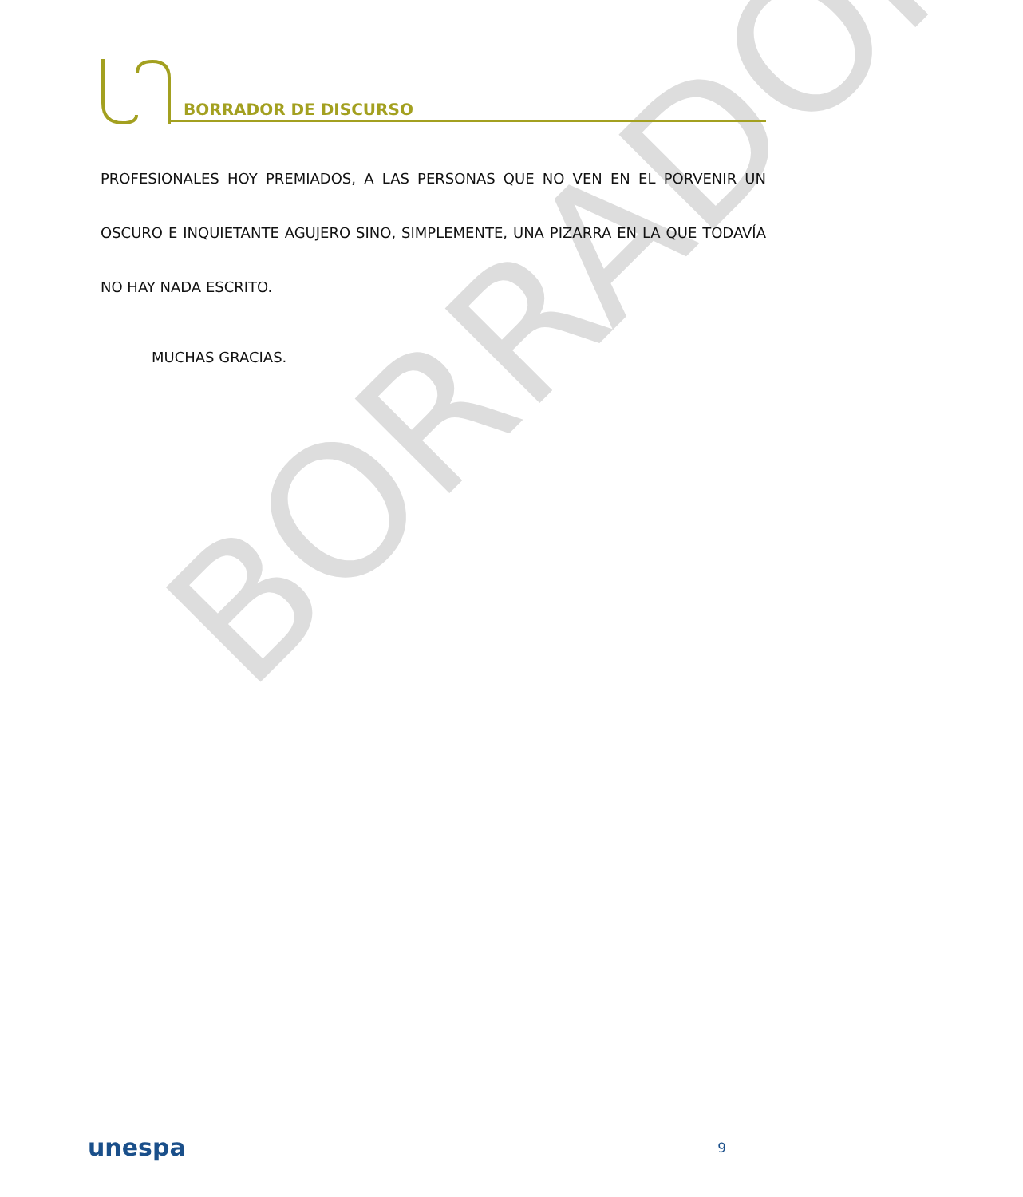BORRADOR
BORRADOR DE DISCURSO
PROFESIONALES HOY PREMIADOS, A LAS PERSONAS QUE NO VEN EN EL PORVENIR UN OSCURO E INQUIETANTE AGUJERO SINO, SIMPLEMENTE, UNA PIZARRA EN LA QUE TODAVÍA NO HAY NADA ESCRITO.
MUCHAS GRACIAS.
unespa 9